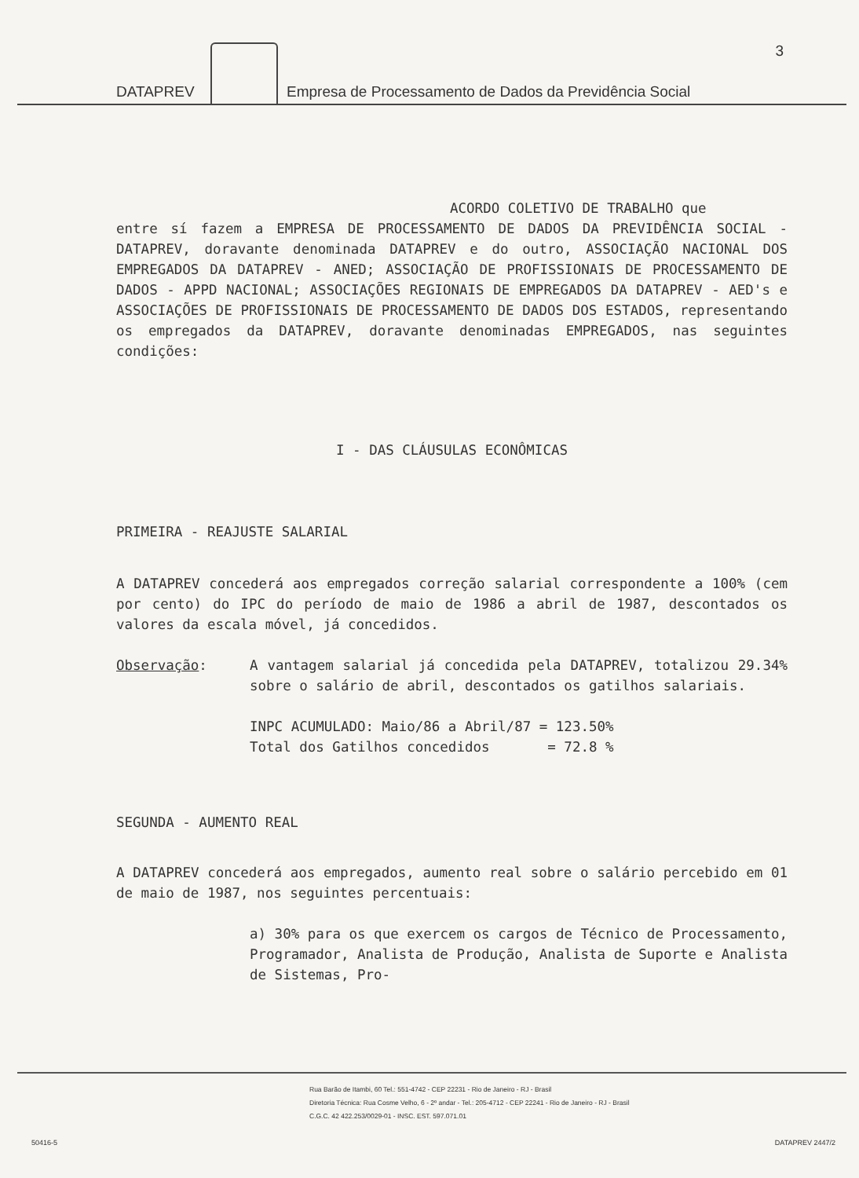DATAPREV
Empresa de Processamento de Dados da Previdência Social
3
ACORDO COLETIVO DE TRABALHO que
entre sí fazem a EMPRESA DE PROCESSAMENTO DE DADOS DA PREVIDÊNCIA SOCIAL - DATAPREV, doravante denominada DATAPREV e do outro, ASSOCIAÇÃO NACIONAL DOS EMPREGADOS DA DATAPREV - ANED; ASSOCIAÇÃO DE PROFISSIONAIS DE PROCESSAMENTO DE DADOS - APPD NACIONAL; ASSOCIAÇÕES REGIONAIS DE EMPREGADOS DA DATAPREV - AED's e ASSOCIAÇÕES DE PROFISSIONAIS DE PROCESSAMENTO DE DADOS DOS ESTADOS, representando os empregados da DATAPREV, doravante denominadas EMPREGADOS, nas seguintes condições:
I - DAS CLÁUSULAS ECONÔMICAS
PRIMEIRA - REAJUSTE SALARIAL
A DATAPREV concederá aos empregados correção salarial correspondente a 100% (cem por cento) do IPC do período de maio de 1986 a abril de 1987, descontados os valores da escala móvel, já concedidos.
Observação: A vantagem salarial já concedida pela DATAPREV, totalizou 29.34% sobre o salário de abril, descontados os gatilhos salariais.
INPC ACUMULADO: Maio/86 a Abril/87 = 123.50%
Total dos Gatilhos concedidos = 72.8 %
SEGUNDA - AUMENTO REAL
A DATAPREV concederá aos empregados, aumento real sobre o salário percebido em 01 de maio de 1987, nos seguintes percentuais:
a) 30% para os que exercem os cargos de Técnico de Processamento, Programador, Analista de Produção, Analista de Suporte e Analista de Sistemas, Pro-
Rua Barão de Itambi, 60 Tel.: 551-4742 - CEP 22231 - Rio de Janeiro - RJ - Brasil
Diretoria Técnica: Rua Cosme Velho, 6 - 2º andar - Tel.: 205-4712 - CEP 22241 - Rio de Janeiro - RJ - Brasil
C.G.C. 42 422.253/0029-01 - INSC. EST. 597.071.01
50416-5 DATAPREV 2447/2